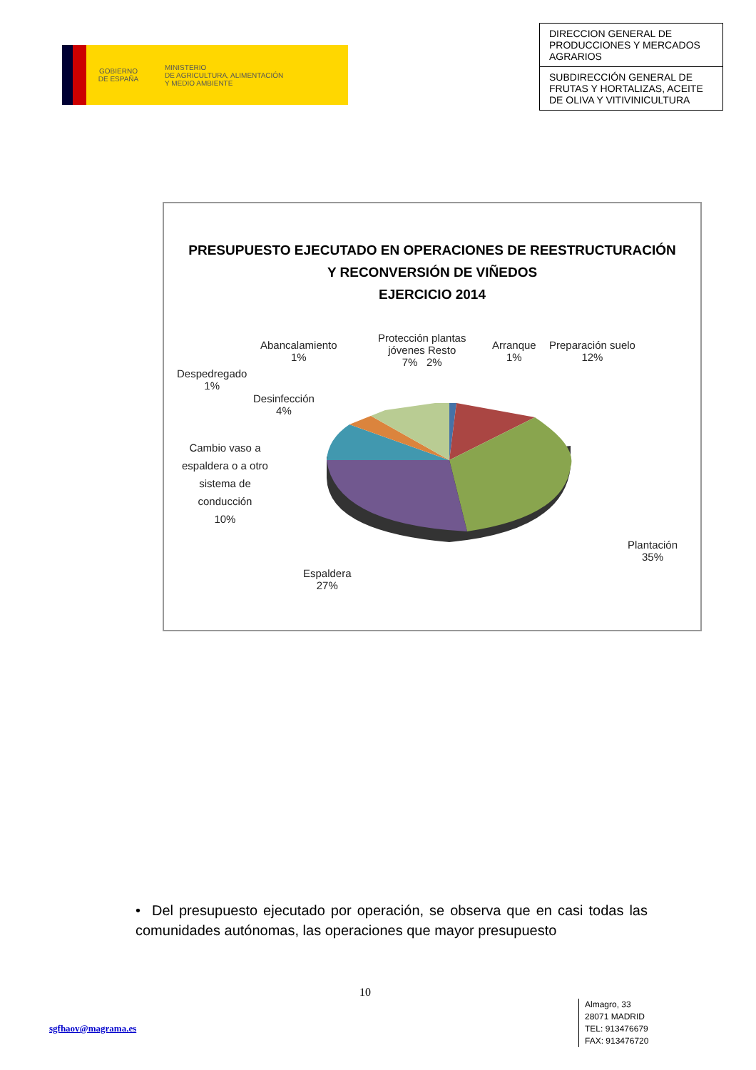GOBIERNO
DE ESPAÑA
MINISTERIO
DE AGRICULTURA, ALIMENTACIÓN
Y MEDIO AMBIENTE
DIRECCION GENERAL DE PRODUCCIONES Y MERCADOS AGRARIOS
SUBDIRECCIÓN GENERAL DE FRUTAS Y HORTALIZAS, ACEITE DE OLIVA Y VITIVINICULTURA
PRESUPUESTO EJECUTADO EN OPERACIONES DE REESTRUCTURACIÓN
Y RECONVERSIÓN DE VIÑEDOS
EJERCICIO 2014
Abancalamiento
1%
Protección plantas
jóvenes Resto
7% 2%
Arranque
1%
Preparación suelo
12%
Despedregado
1%
Desinfección
4%
Cambio vaso a
espaldera o a otro
sistema de
conducción
10%
Espaldera
27%
Plantación
35%
• Del presupuesto ejecutado por operación, se observa que en casi todas las comunidades autónomas, las operaciones que mayor presupuesto
10
sgfhaov@magrama.es
Almagro, 33
28071 MADRID
TEL: 913476679
FAX: 913476720